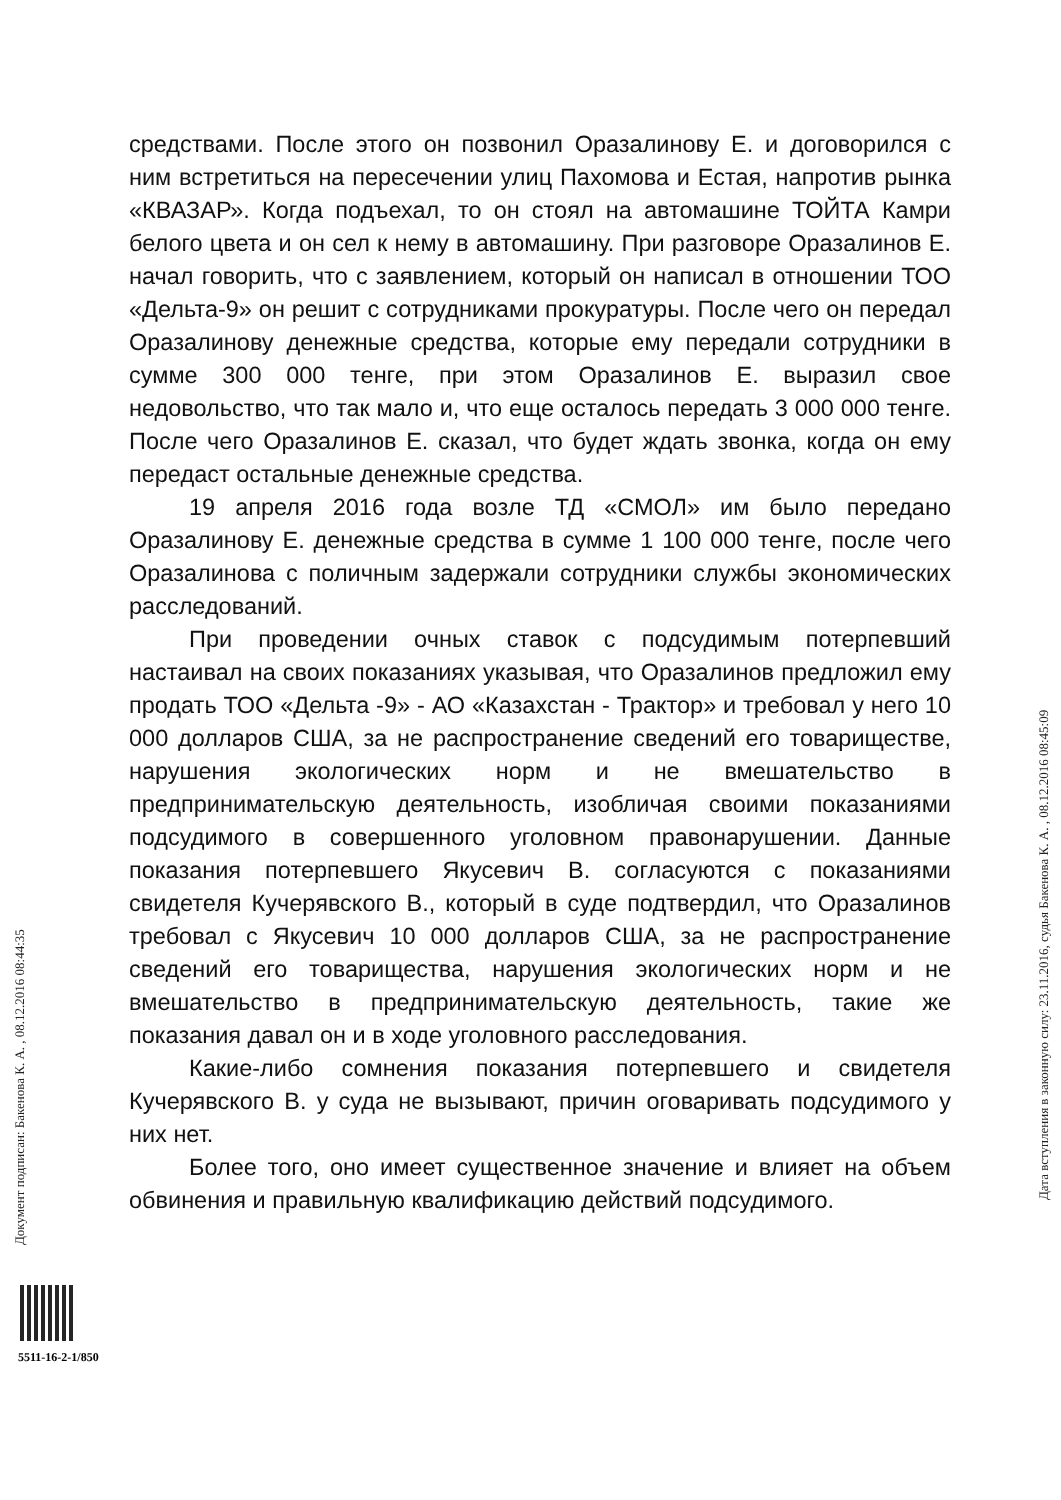Документ подписан: Бакенова К. А. , 08.12.2016 08:44:35
средствами. После этого он позвонил Оразалинову Е. и договорился с ним встретиться на пересечении улиц Пахомова и Естая, напротив рынка «КВАЗАР». Когда подъехал, то он стоял на автомашине ТОЙТА Камри белого цвета и он сел к нему в автомашину. При разговоре Оразалинов Е. начал говорить, что с заявлением, который он написал в отношении ТОО «Дельта-9» он решит с сотрудниками прокуратуры. После чего он передал Оразалинову денежные средства, которые ему передали сотрудники в сумме 300 000 тенге, при этом Оразалинов Е. выразил свое недовольство, что так мало и, что еще осталось передать 3 000 000 тенге. После чего Оразалинов Е. сказал, что будет ждать звонка, когда он ему передаст остальные денежные средства.
19 апреля 2016 года возле ТД «СМОЛ» им было передано Оразалинову Е. денежные средства в сумме 1 100 000 тенге, после чего Оразалинова с поличным задержали сотрудники службы экономических расследований.
При проведении очных ставок с подсудимым потерпевший настаивал на своих показаниях указывая, что Оразалинов предложил ему продать ТОО «Дельта -9» - АО «Казахстан - Трактор» и требовал у него 10 000 долларов США, за не распространение сведений его товариществе, нарушения экологических норм и не вмешательство в предпринимательскую деятельность, изобличая своими показаниями подсудимого в совершенного уголовном правонарушении. Данные показания потерпевшего Якусевич В. согласуются с показаниями свидетеля Кучерявского В., который в суде подтвердил, что Оразалинов требовал с Якусевич 10 000 долларов США, за не распространение сведений его товарищества, нарушения экологических норм и не вмешательство в предпринимательскую деятельность, такие же показания давал он и в ходе уголовного расследования.
Какие-либо сомнения показания потерпевшего и свидетеля Кучерявского В. у суда не вызывают, причин оговаривать подсудимого у них нет.
Более того, оно имеет существенное значение и влияет на объем обвинения и правильную квалификацию действий подсудимого.
Дата вступления в законную силу: 23.11.2016, судья Бакенова К. А. , 08.12.2016 08:45:09
5511-16-2-1/850